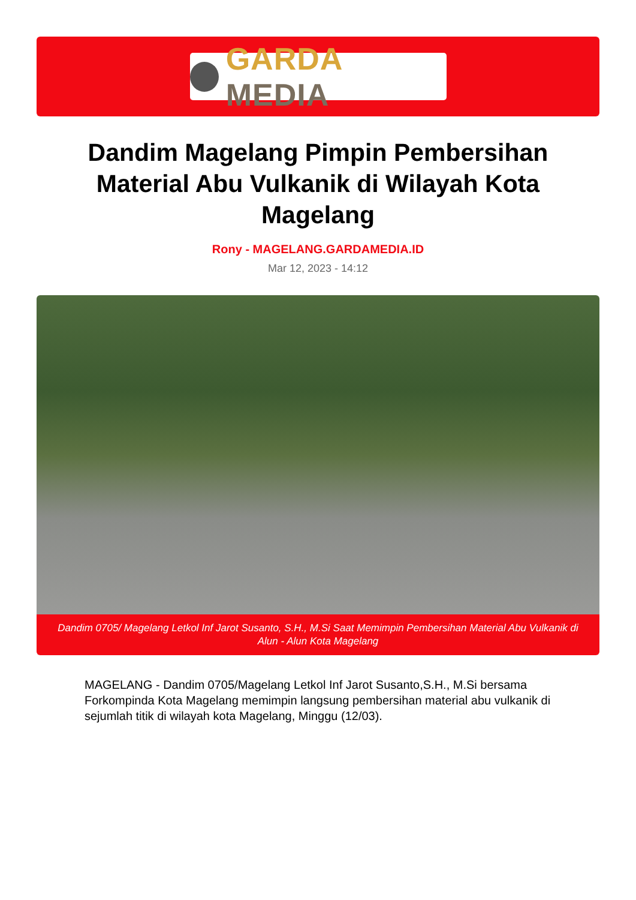GARDA MEDIA
Dandim Magelang Pimpin Pembersihan Material Abu Vulkanik di Wilayah Kota Magelang
Rony - MAGELANG.GARDAMEDIA.ID
Mar 12, 2023 - 14:12
Dandim 0705/ Magelang Letkol Inf Jarot Susanto, S.H., M.Si Saat Memimpin Pembersihan Material Abu Vulkanik di Alun - Alun Kota Magelang
MAGELANG - Dandim 0705/Magelang Letkol Inf Jarot Susanto,S.H., M.Si bersama Forkompinda Kota Magelang memimpin langsung pembersihan material abu vulkanik di sejumlah titik di wilayah kota Magelang, Minggu (12/03).